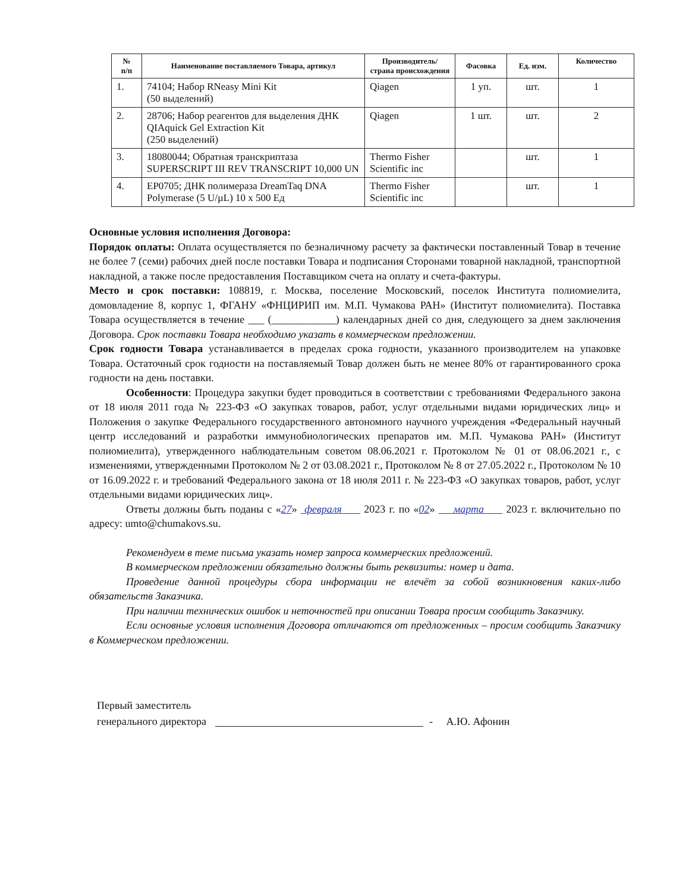| № п/п | Наименование поставляемого Товара, артикул | Производитель/ страна происхождения | Фасовка | Ед. изм. | Количество |
| --- | --- | --- | --- | --- | --- |
| 1. | 74104; Набор RNeasy Mini Kit (50 выделений) | Qiagen | 1 уп. | шт. | 1 |
| 2. | 28706; Набор реагентов для выделения ДНК QIAquick Gel Extraction Kit (250 выделений) | Qiagen | 1 шт. | шт. | 2 |
| 3. | 18080044; Обратная транскриптаза SUPERSCRIPT III REV TRANSCRIPT 10,000 UN | Thermo Fisher Scientific inc | | шт. | 1 |
| 4. | EP0705; ДНК полимераза DreamTaq DNA Polymerase (5 U/µL) 10 x 500 Ед | Thermo Fisher Scientific inc | | шт. | 1 |
Основные условия исполнения Договора:
Порядок оплаты: Оплата осуществляется по безналичному расчету за фактически поставленный Товар в течение не более 7 (семи) рабочих дней после поставки Товара и подписания Сторонами товарной накладной, транспортной накладной, а также после предоставления Поставщиком счета на оплату и счета-фактуры.
Место и срок поставки: 108819, г. Москва, поселение Московский, поселок Института полиомиелита, домовладение 8, корпус 1, ФГАНУ «ФНЦИРИП им. М.П. Чумакова РАН» (Институт полиомиелита). Поставка Товара осуществляется в течение ___ (____________) календарных дней со дня, следующего за днем заключения Договора. Срок поставки Товара необходимо указать в коммерческом предложении.
Срок годности Товара устанавливается в пределах срока годности, указанного производителем на упаковке Товара. Остаточный срок годности на поставляемый Товар должен быть не менее 80% от гарантированного срока годности на день поставки.
Особенности: Процедура закупки будет проводиться в соответствии с требованиями Федерального закона от 18 июля 2011 года № 223-ФЗ «О закупках товаров, работ, услуг отдельными видами юридических лиц» и Положения о закупке Федерального государственного автономного научного учреждения «Федеральный научный центр исследований и разработки иммунобиологических препаратов им. М.П. Чумакова РАН» (Институт полиомиелита), утвержденного наблюдательным советом 08.06.2021 г. Протоколом № 01 от 08.06.2021 г., с изменениями, утвержденными Протоколом № 2 от 03.08.2021 г., Протоколом № 8 от 27.05.2022 г., Протоколом № 10 от 16.09.2022 г. и требований Федерального закона от 18 июля 2011 г. № 223-ФЗ «О закупках товаров, работ, услуг отдельными видами юридических лиц».
Ответы должны быть поданы с «27» февраля 2023 г. по «02» марта 2023 г. включительно по адресу: umto@chumakovs.su.
Рекомендуем в теме письма указать номер запроса коммерческих предложений.
В коммерческом предложении обязательно должны быть реквизиты: номер и дата.
Проведение данной процедуры сбора информации не влечёт за собой возникновения каких-либо обязательств Заказчика.
При наличии технических ошибок и неточностей при описании Товара просим сообщить Заказчику.
Если основные условия исполнения Договора отличаются от предложенных – просим сообщить Заказчику в Коммерческом предложении.
Первый заместитель
генерального директора
- А.Ю. Афонин